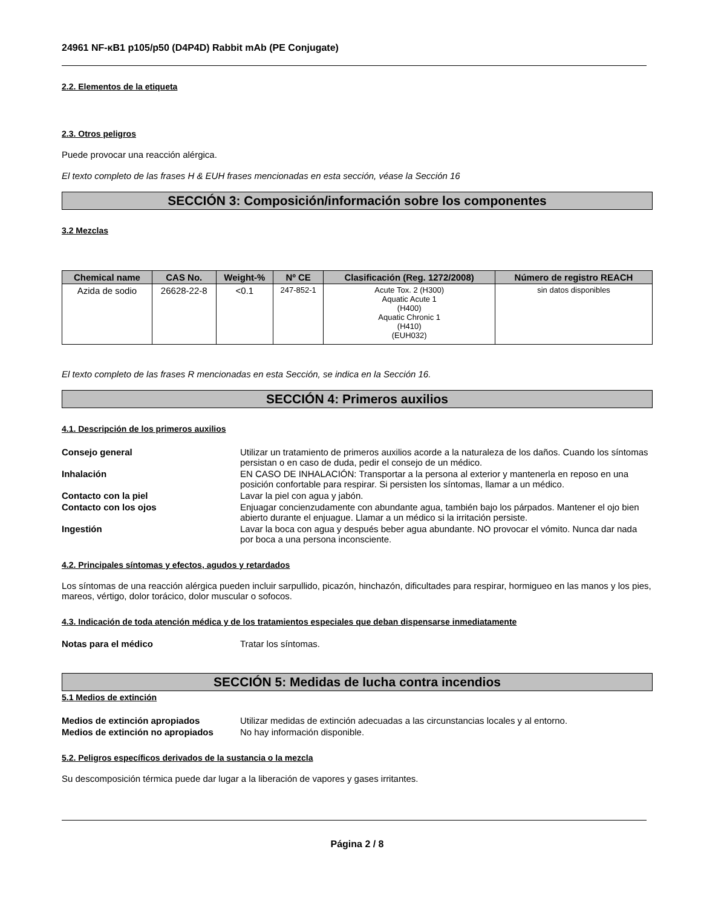24961 NF-κB1 p105/p50 (D4P4D) Rabbit mAb (PE Conjugate)
2.2. Elementos de la etiqueta
2.3. Otros peligros
Puede provocar una reacción alérgica.
El texto completo de las frases H & EUH frases mencionadas en esta sección, véase la Sección 16
SECCIÓN 3: Composición/información sobre los componentes
3.2 Mezclas
| Chemical name | CAS No. | Weight-% | Nº CE | Clasificación (Reg. 1272/2008) | Número de registro REACH |
| --- | --- | --- | --- | --- | --- |
| Azida de sodio | 26628-22-8 | <0.1 | 247-852-1 | Acute Tox. 2 (H300) Aquatic Acute 1 (H400) Aquatic Chronic 1 (H410) (EUH032) | sin datos disponibles |
El texto completo de las frases R mencionadas en esta Sección, se indica en la Sección 16.
SECCIÓN 4: Primeros auxilios
4.1. Descripción de los primeros auxilios
Consejo general Utilizar un tratamiento de primeros auxilios acorde a la naturaleza de los daños. Cuando los síntomas persistan o en caso de duda, pedir el consejo de un médico.
Inhalación EN CASO DE INHALACIÓN: Transportar a la persona al exterior y mantenerla en reposo en una posición confortable para respirar. Si persisten los síntomas, llamar a un médico.
Contacto con la piel Lavar la piel con agua y jabón.
Contacto con los ojos Enjuagar concienzudamente con abundante agua, también bajo los párpados. Mantener el ojo bien abierto durante el enjuague. Llamar a un médico si la irritación persiste.
Ingestión Lavar la boca con agua y después beber agua abundante. NO provocar el vómito. Nunca dar nada por boca a una persona inconsciente.
4.2. Principales síntomas y efectos, agudos y retardados
Los síntomas de una reacción alérgica pueden incluir sarpullido, picazón, hinchazón, dificultades para respirar, hormigueo en las manos y los pies, mareos, vértigo, dolor torácico, dolor muscular o sofocos.
4.3. Indicación de toda atención médica y de los tratamientos especiales que deban dispensarse inmediatamente
Notas para el médico Tratar los síntomas.
SECCIÓN 5: Medidas de lucha contra incendios
5.1 Medios de extinción
Medios de extinción apropiados Utilizar medidas de extinción adecuadas a las circunstancias locales y al entorno.
Medios de extinción no apropiados
No hay información disponible.
5.2. Peligros específicos derivados de la sustancia o la mezcla
Su descomposición térmica puede dar lugar a la liberación de vapores y gases irritantes.
Página 2 / 8